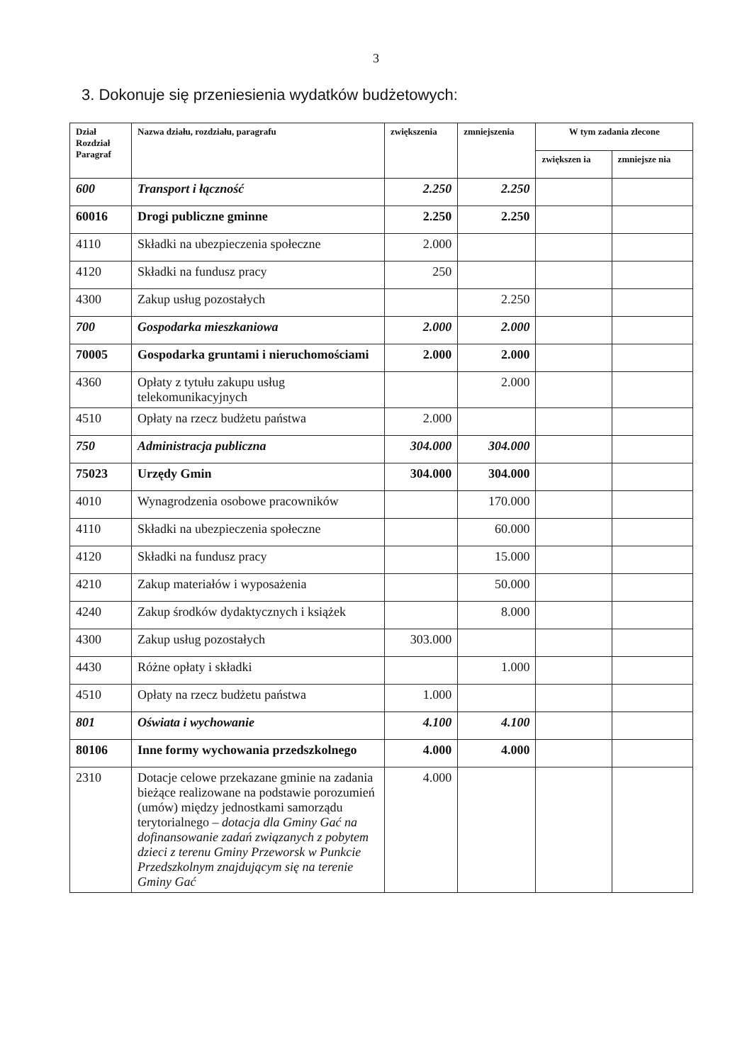3
3. Dokonuje się przeniesienia wydatków budżetowych:
| Dział Rozdział Paragraf | Nazwa działu, rozdziału, paragrafu | zwiększenia | zmniejszenia | W tym zadania zlecone | |
| --- | --- | --- | --- | --- | --- |
| | | | | zwiększen ia | zmniejsze nia |
| 600 | Transport i łączność | 2.250 | 2.250 | | |
| 60016 | Drogi publiczne gminne | 2.250 | 2.250 | | |
| 4110 | Składki na ubezpieczenia społeczne | 2.000 | | | |
| 4120 | Składki na fundusz pracy | 250 | | | |
| 4300 | Zakup usług pozostałych | | 2.250 | | |
| 700 | Gospodarka mieszkaniowa | 2.000 | 2.000 | | |
| 70005 | Gospodarka gruntami i nieruchomościami | 2.000 | 2.000 | | |
| 4360 | Opłaty z tytułu zakupu usług telekomunikacyjnych | | 2.000 | | |
| 4510 | Opłaty na rzecz budżetu państwa | 2.000 | | | |
| 750 | Administracja publiczna | 304.000 | 304.000 | | |
| 75023 | Urzędy Gmin | 304.000 | 304.000 | | |
| 4010 | Wynagrodzenia osobowe pracowników | | 170.000 | | |
| 4110 | Składki na ubezpieczenia społeczne | | 60.000 | | |
| 4120 | Składki na fundusz pracy | | 15.000 | | |
| 4210 | Zakup materiałów i wyposażenia | | 50.000 | | |
| 4240 | Zakup środków dydaktycznych i książek | | 8.000 | | |
| 4300 | Zakup usług pozostałych | 303.000 | | | |
| 4430 | Różne opłaty i składki | | 1.000 | | |
| 4510 | Opłaty na rzecz budżetu państwa | 1.000 | | | |
| 801 | Oświata i wychowanie | 4.100 | 4.100 | | |
| 80106 | Inne formy wychowania przedszkolnego | 4.000 | 4.000 | | |
| 2310 | Dotacje celowe przekazane gminie na zadania bieżące realizowane na podstawie porozumień (umów) między jednostkami samorządu terytorialnego – dotacja dla Gminy Gać na dofinansowanie zadań związanych z pobytem dzieci z terenu Gminy Przeworsk w Punkcie Przedszkolnym znajdującym się na terenie Gminy Gać | 4.000 | | | |